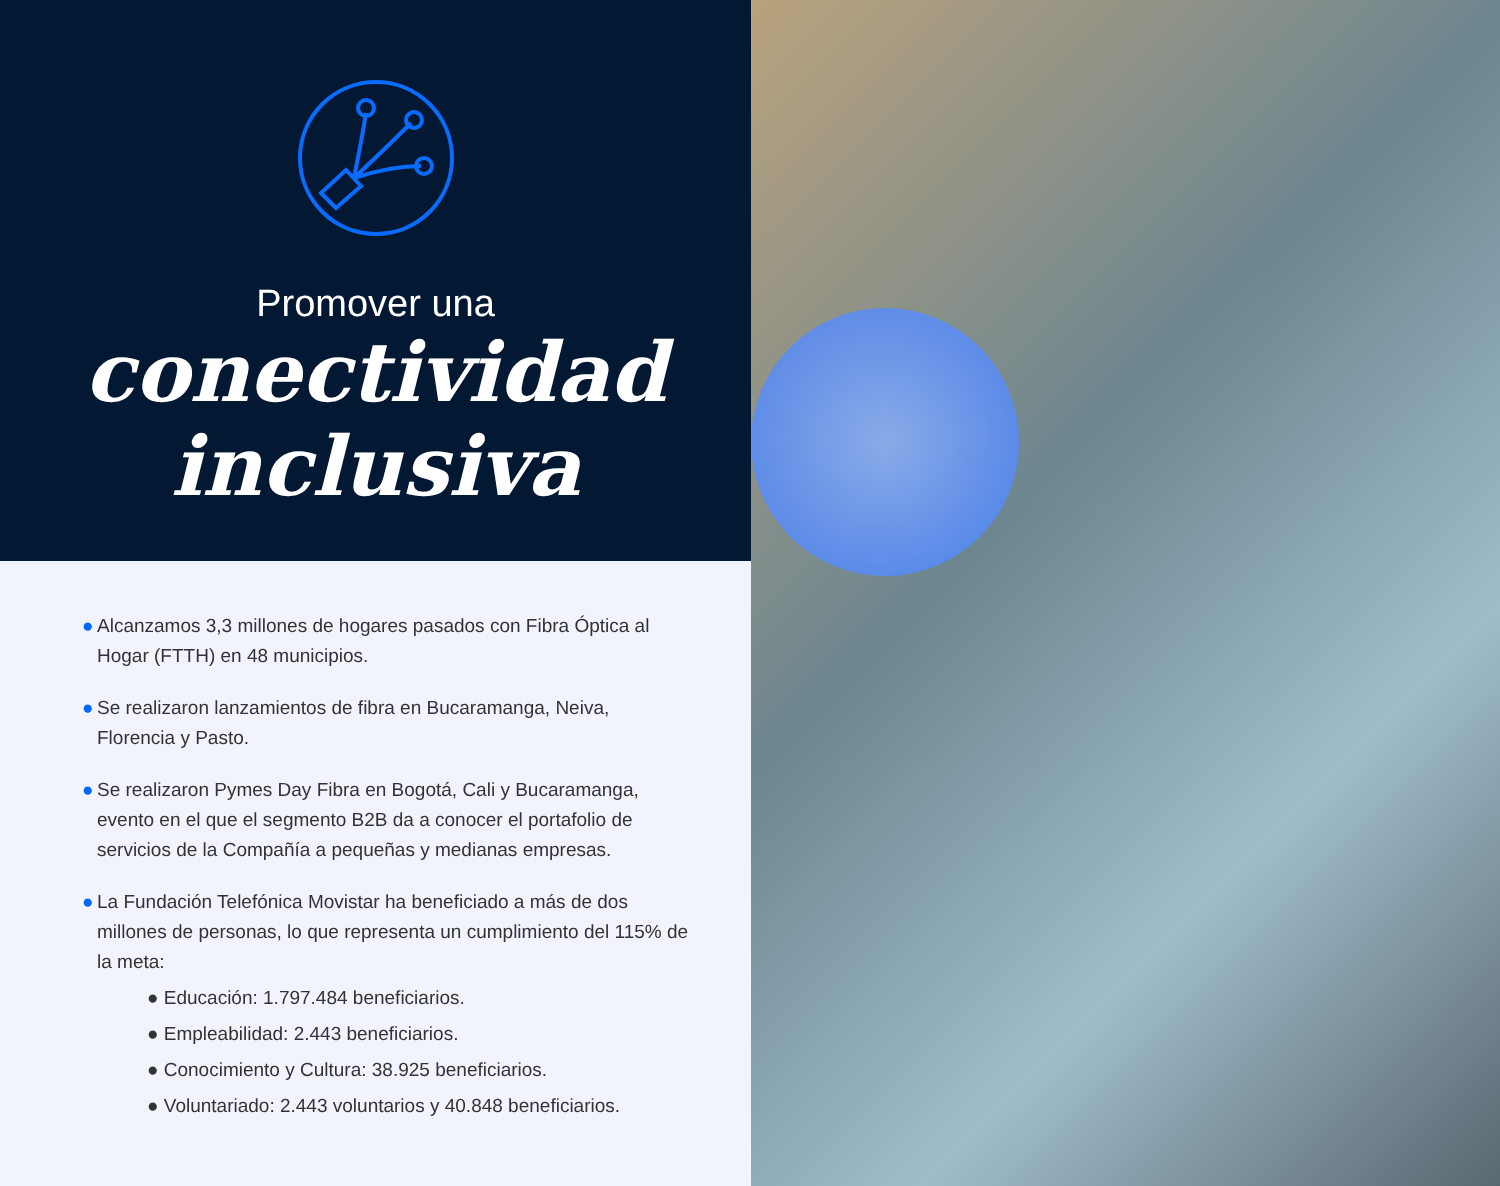Promover una
conectividad
inclusiva
● Alcanzamos 3,3 millones de hogares pasados con Fibra Óptica al Hogar (FTTH) en 48 municipios.
● Se realizaron lanzamientos de fibra en Bucaramanga, Neiva, Florencia y Pasto.
● Se realizaron Pymes Day Fibra en Bogotá, Cali y Bucaramanga, evento en el que el segmento B2B da a conocer el portafolio de servicios de la Compañía a pequeñas y medianas empresas.
● La Fundación Telefónica Movistar ha beneficiado a más de dos millones de personas, lo que representa un cumplimiento del 115% de la meta:
● Educación: 1.797.484 beneficiarios.
● Empleabilidad: 2.443 beneficiarios.
● Conocimiento y Cultura: 38.925 beneficiarios.
● Voluntariado: 2.443 voluntarios y 40.848 beneficiarios.